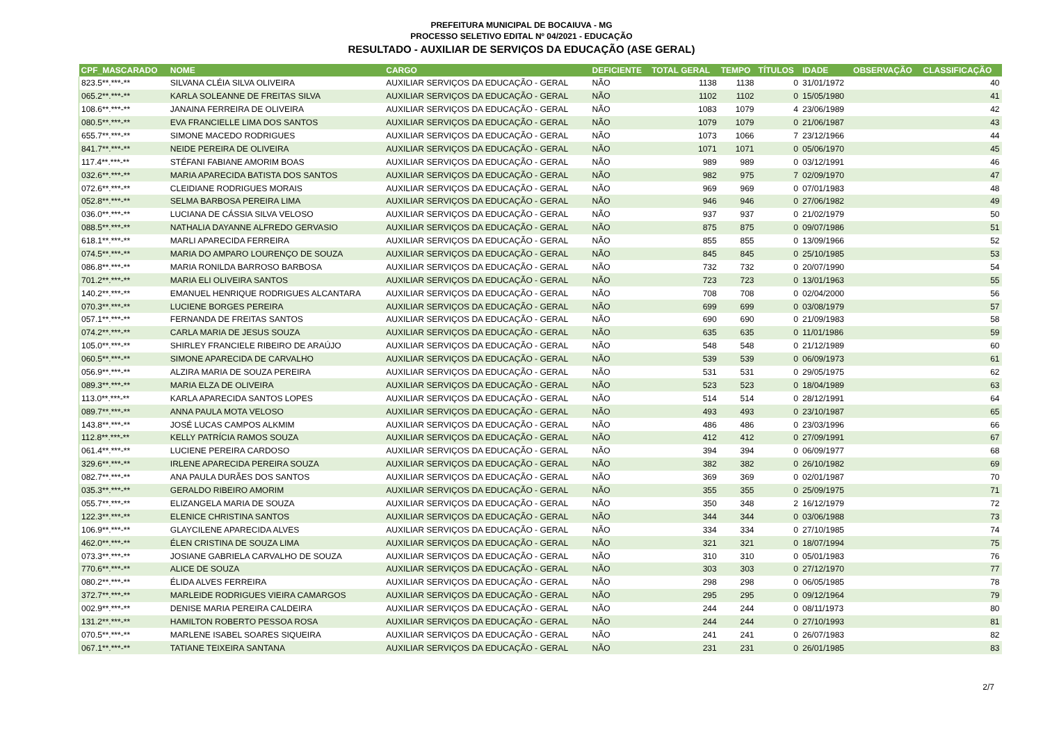PREFEITURA MUNICIPAL DE BOCAIUVA - MG
PROCESSO SELETIVO EDITAL Nº 04/2021 - EDUCAÇÃO
RESULTADO - AUXILIAR DE SERVIÇOS DA EDUCAÇÃO (ASE GERAL)
| CPF_MASCARADO | NOME | CARGO | DEFICIENTE | TOTAL GERAL | TEMPO | TÍTULOS | IDADE | OBSERVAÇÃO | CLASSIFICAÇÃO |
| --- | --- | --- | --- | --- | --- | --- | --- | --- | --- |
| 823.5**.***-** | SILVANA CLÉIA SILVA OLIVEIRA | AUXILIAR SERVIÇOS DA EDUCAÇÃO - GERAL | NÃO | 1138 | 1138 | 0 | 31/01/1972 | | 40 |
| 065.2**.***-** | KARLA SOLEANNE DE FREITAS SILVA | AUXILIAR SERVIÇOS DA EDUCAÇÃO - GERAL | NÃO | 1102 | 1102 | 0 | 15/05/1980 | | 41 |
| 108.6**.***-** | JANAINA FERREIRA DE OLIVEIRA | AUXILIAR SERVIÇOS DA EDUCAÇÃO - GERAL | NÃO | 1083 | 1079 | 4 | 23/06/1989 | | 42 |
| 080.5**.***-** | EVA FRANCIELLE LIMA DOS SANTOS | AUXILIAR SERVIÇOS DA EDUCAÇÃO - GERAL | NÃO | 1079 | 1079 | 0 | 21/06/1987 | | 43 |
| 655.7**.***-** | SIMONE MACEDO RODRIGUES | AUXILIAR SERVIÇOS DA EDUCAÇÃO - GERAL | NÃO | 1073 | 1066 | 7 | 23/12/1966 | | 44 |
| 841.7**.***-** | NEIDE PEREIRA DE OLIVEIRA | AUXILIAR SERVIÇOS DA EDUCAÇÃO - GERAL | NÃO | 1071 | 1071 | 0 | 05/06/1970 | | 45 |
| 117.4**.***-** | STÉFANI FABIANE AMORIM BOAS | AUXILIAR SERVIÇOS DA EDUCAÇÃO - GERAL | NÃO | 989 | 989 | 0 | 03/12/1991 | | 46 |
| 032.6**.***-** | MARIA APARECIDA BATISTA DOS SANTOS | AUXILIAR SERVIÇOS DA EDUCAÇÃO - GERAL | NÃO | 982 | 975 | 7 | 02/09/1970 | | 47 |
| 072.6**.***-** | CLEIDIANE RODRIGUES MORAIS | AUXILIAR SERVIÇOS DA EDUCAÇÃO - GERAL | NÃO | 969 | 969 | 0 | 07/01/1983 | | 48 |
| 052.8**.***-** | SELMA BARBOSA PEREIRA LIMA | AUXILIAR SERVIÇOS DA EDUCAÇÃO - GERAL | NÃO | 946 | 946 | 0 | 27/06/1982 | | 49 |
| 036.0**.***-** | LUCIANA DE CÁSSIA SILVA VELOSO | AUXILIAR SERVIÇOS DA EDUCAÇÃO - GERAL | NÃO | 937 | 937 | 0 | 21/02/1979 | | 50 |
| 088.5**.***-** | NATHALIA DAYANNE ALFREDO GERVASIO | AUXILIAR SERVIÇOS DA EDUCAÇÃO - GERAL | NÃO | 875 | 875 | 0 | 09/07/1986 | | 51 |
| 618.1**.***-** | MARLI APARECIDA FERREIRA | AUXILIAR SERVIÇOS DA EDUCAÇÃO - GERAL | NÃO | 855 | 855 | 0 | 13/09/1966 | | 52 |
| 074.5**.***-** | MARIA DO AMPARO LOURENÇO DE SOUZA | AUXILIAR SERVIÇOS DA EDUCAÇÃO - GERAL | NÃO | 845 | 845 | 0 | 25/10/1985 | | 53 |
| 086.8**.***-** | MARIA RONILDA BARROSO BARBOSA | AUXILIAR SERVIÇOS DA EDUCAÇÃO - GERAL | NÃO | 732 | 732 | 0 | 20/07/1990 | | 54 |
| 701.2**.***-** | MARIA ELI OLIVEIRA SANTOS | AUXILIAR SERVIÇOS DA EDUCAÇÃO - GERAL | NÃO | 723 | 723 | 0 | 13/01/1963 | | 55 |
| 140.2**.***-** | EMANUEL HENRIQUE RODRIGUES ALCANTARA | AUXILIAR SERVIÇOS DA EDUCAÇÃO - GERAL | NÃO | 708 | 708 | 0 | 02/04/2000 | | 56 |
| 070.3**.***-** | LUCIENE BORGES PEREIRA | AUXILIAR SERVIÇOS DA EDUCAÇÃO - GERAL | NÃO | 699 | 699 | 0 | 03/08/1979 | | 57 |
| 057.1**.***-** | FERNANDA DE FREITAS SANTOS | AUXILIAR SERVIÇOS DA EDUCAÇÃO - GERAL | NÃO | 690 | 690 | 0 | 21/09/1983 | | 58 |
| 074.2**.***-** | CARLA MARIA DE JESUS SOUZA | AUXILIAR SERVIÇOS DA EDUCAÇÃO - GERAL | NÃO | 635 | 635 | 0 | 11/01/1986 | | 59 |
| 105.0**.***-** | SHIRLEY FRANCIELE RIBEIRO DE ARAÚJO | AUXILIAR SERVIÇOS DA EDUCAÇÃO - GERAL | NÃO | 548 | 548 | 0 | 21/12/1989 | | 60 |
| 060.5**.***-** | SIMONE APARECIDA DE CARVALHO | AUXILIAR SERVIÇOS DA EDUCAÇÃO - GERAL | NÃO | 539 | 539 | 0 | 06/09/1973 | | 61 |
| 056.9**.***-** | ALZIRA MARIA DE SOUZA PEREIRA | AUXILIAR SERVIÇOS DA EDUCAÇÃO - GERAL | NÃO | 531 | 531 | 0 | 29/05/1975 | | 62 |
| 089.3**.***-** | MARIA ELZA DE OLIVEIRA | AUXILIAR SERVIÇOS DA EDUCAÇÃO - GERAL | NÃO | 523 | 523 | 0 | 18/04/1989 | | 63 |
| 113.0**.***-** | KARLA APARECIDA SANTOS LOPES | AUXILIAR SERVIÇOS DA EDUCAÇÃO - GERAL | NÃO | 514 | 514 | 0 | 28/12/1991 | | 64 |
| 089.7**.***-** | ANNA PAULA MOTA VELOSO | AUXILIAR SERVIÇOS DA EDUCAÇÃO - GERAL | NÃO | 493 | 493 | 0 | 23/10/1987 | | 65 |
| 143.8**.***-** | JOSÉ LUCAS CAMPOS ALKMIM | AUXILIAR SERVIÇOS DA EDUCAÇÃO - GERAL | NÃO | 486 | 486 | 0 | 23/03/1996 | | 66 |
| 112.8**.***-** | KELLY PATRÍCIA RAMOS SOUZA | AUXILIAR SERVIÇOS DA EDUCAÇÃO - GERAL | NÃO | 412 | 412 | 0 | 27/09/1991 | | 67 |
| 061.4**.***-** | LUCIENE PEREIRA CARDOSO | AUXILIAR SERVIÇOS DA EDUCAÇÃO - GERAL | NÃO | 394 | 394 | 0 | 06/09/1977 | | 68 |
| 329.6**.***-** | IRLENE APARECIDA PEREIRA SOUZA | AUXILIAR SERVIÇOS DA EDUCAÇÃO - GERAL | NÃO | 382 | 382 | 0 | 26/10/1982 | | 69 |
| 082.7**.***-** | ANA PAULA DURÃES DOS SANTOS | AUXILIAR SERVIÇOS DA EDUCAÇÃO - GERAL | NÃO | 369 | 369 | 0 | 02/01/1987 | | 70 |
| 035.3**.***-** | GERALDO RIBEIRO AMORIM | AUXILIAR SERVIÇOS DA EDUCAÇÃO - GERAL | NÃO | 355 | 355 | 0 | 25/09/1975 | | 71 |
| 055.7**.***-** | ELIZANGELA MARIA DE SOUZA | AUXILIAR SERVIÇOS DA EDUCAÇÃO - GERAL | NÃO | 350 | 348 | 2 | 16/12/1979 | | 72 |
| 122.3**.***-** | ELENICE CHRISTINA SANTOS | AUXILIAR SERVIÇOS DA EDUCAÇÃO - GERAL | NÃO | 344 | 344 | 0 | 03/06/1988 | | 73 |
| 106.9**.***-** | GLAYCILENE APARECIDA ALVES | AUXILIAR SERVIÇOS DA EDUCAÇÃO - GERAL | NÃO | 334 | 334 | 0 | 27/10/1985 | | 74 |
| 462.0**.***-** | ÉLEN CRISTINA DE SOUZA LIMA | AUXILIAR SERVIÇOS DA EDUCAÇÃO - GERAL | NÃO | 321 | 321 | 0 | 18/07/1994 | | 75 |
| 073.3**.***-** | JOSIANE GABRIELA CARVALHO DE SOUZA | AUXILIAR SERVIÇOS DA EDUCAÇÃO - GERAL | NÃO | 310 | 310 | 0 | 05/01/1983 | | 76 |
| 770.6**.***-** | ALICE DE SOUZA | AUXILIAR SERVIÇOS DA EDUCAÇÃO - GERAL | NÃO | 303 | 303 | 0 | 27/12/1970 | | 77 |
| 080.2**.***-** | ÉLIDA ALVES FERREIRA | AUXILIAR SERVIÇOS DA EDUCAÇÃO - GERAL | NÃO | 298 | 298 | 0 | 06/05/1985 | | 78 |
| 372.7**.***-** | MARLEIDE RODRIGUES VIEIRA CAMARGOS | AUXILIAR SERVIÇOS DA EDUCAÇÃO - GERAL | NÃO | 295 | 295 | 0 | 09/12/1964 | | 79 |
| 002.9**.***-** | DENISE MARIA PEREIRA CALDEIRA | AUXILIAR SERVIÇOS DA EDUCAÇÃO - GERAL | NÃO | 244 | 244 | 0 | 08/11/1973 | | 80 |
| 131.2**.***-** | HAMILTON ROBERTO PESSOA ROSA | AUXILIAR SERVIÇOS DA EDUCAÇÃO - GERAL | NÃO | 244 | 244 | 0 | 27/10/1993 | | 81 |
| 070.5**.***-** | MARLENE ISABEL SOARES SIQUEIRA | AUXILIAR SERVIÇOS DA EDUCAÇÃO - GERAL | NÃO | 241 | 241 | 0 | 26/07/1983 | | 82 |
| 067.1**.***-** | TATIANE TEIXEIRA SANTANA | AUXILIAR SERVIÇOS DA EDUCAÇÃO - GERAL | NÃO | 231 | 231 | 0 | 26/01/1985 | | 83 |
2/7